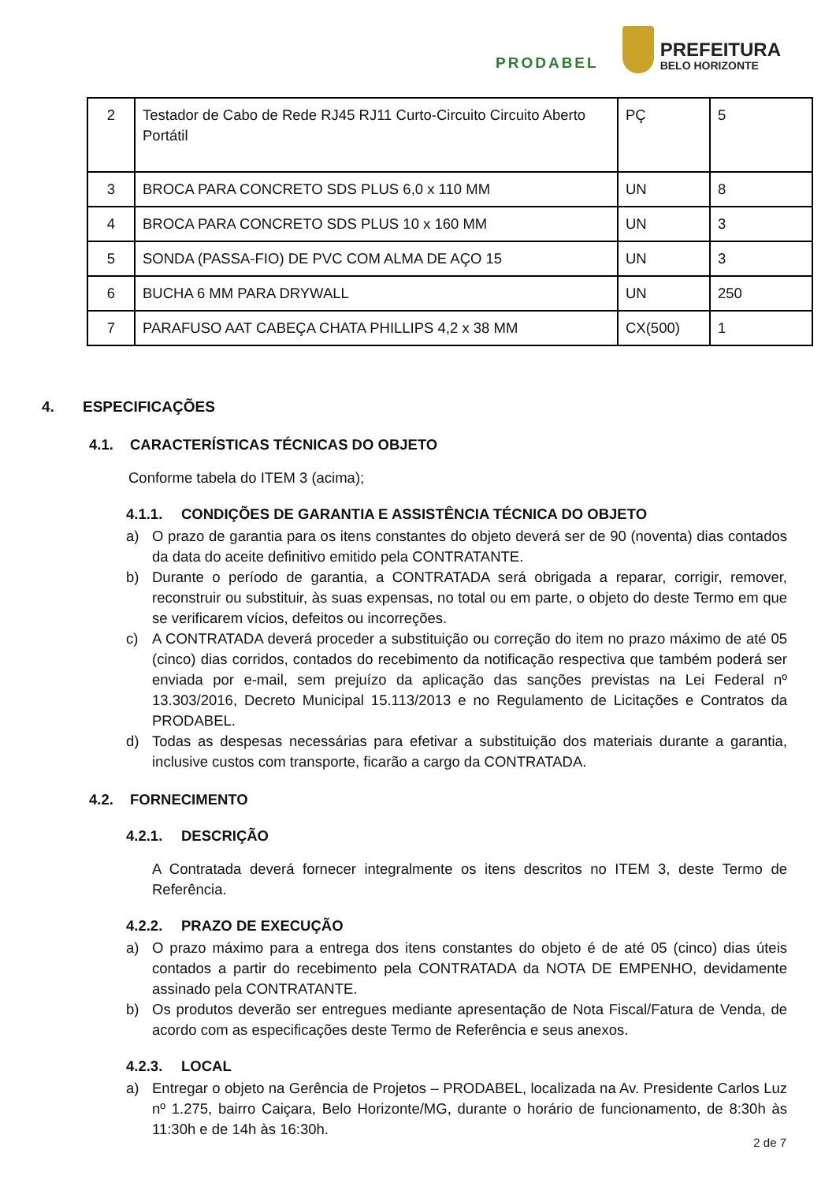PRODABEL
PREFEITURA
BELO HORIZONTE
| 2 | Testador de Cabo de Rede RJ45 RJ11 Curto-Circuito Circuito Aberto Portátil | PÇ | 5 |
| 3 | BROCA PARA CONCRETO SDS PLUS 6,0 x 110 MM | UN | 8 |
| 4 | BROCA PARA CONCRETO SDS PLUS 10 x 160 MM | UN | 3 |
| 5 | SONDA (PASSA-FIO) DE PVC COM ALMA DE AÇO 15 | UN | 3 |
| 6 | BUCHA 6 MM PARA DRYWALL | UN | 250 |
| 7 | PARAFUSO AAT CABEÇA CHATA PHILLIPS 4,2 x 38 MM | CX(500) | 1 |
4. ESPECIFICAÇÕES
4.1. CARACTERÍSTICAS TÉCNICAS DO OBJETO
Conforme tabela do ITEM 3 (acima);
4.1.1. CONDIÇÕES DE GARANTIA E ASSISTÊNCIA TÉCNICA DO OBJETO
a) O prazo de garantia para os itens constantes do objeto deverá ser de 90 (noventa) dias contados da data do aceite definitivo emitido pela CONTRATANTE.
b) Durante o período de garantia, a CONTRATADA será obrigada a reparar, corrigir, remover, reconstruir ou substituir, às suas expensas, no total ou em parte, o objeto do deste Termo em que se verificarem vícios, defeitos ou incorreções.
c) A CONTRATADA deverá proceder a substituição ou correção do item no prazo máximo de até 05 (cinco) dias corridos, contados do recebimento da notificação respectiva que também poderá ser enviada por e-mail, sem prejuízo da aplicação das sanções previstas na Lei Federal nº 13.303/2016, Decreto Municipal 15.113/2013 e no Regulamento de Licitações e Contratos da PRODABEL.
d) Todas as despesas necessárias para efetivar a substituição dos materiais durante a garantia, inclusive custos com transporte, ficarão a cargo da CONTRATADA.
4.2. FORNECIMENTO
4.2.1. DESCRIÇÃO
A Contratada deverá fornecer integralmente os itens descritos no ITEM 3, deste Termo de Referência.
4.2.2. PRAZO DE EXECUÇÃO
a) O prazo máximo para a entrega dos itens constantes do objeto é de até 05 (cinco) dias úteis contados a partir do recebimento pela CONTRATADA da NOTA DE EMPENHO, devidamente assinado pela CONTRATANTE.
b) Os produtos deverão ser entregues mediante apresentação de Nota Fiscal/Fatura de Venda, de acordo com as especificações deste Termo de Referência e seus anexos.
4.2.3. LOCAL
a) Entregar o objeto na Gerência de Projetos – PRODABEL, localizada na Av. Presidente Carlos Luz nº 1.275, bairro Caiçara, Belo Horizonte/MG, durante o horário de funcionamento, de 8:30h às 11:30h e de 14h às 16:30h.
2 de 7